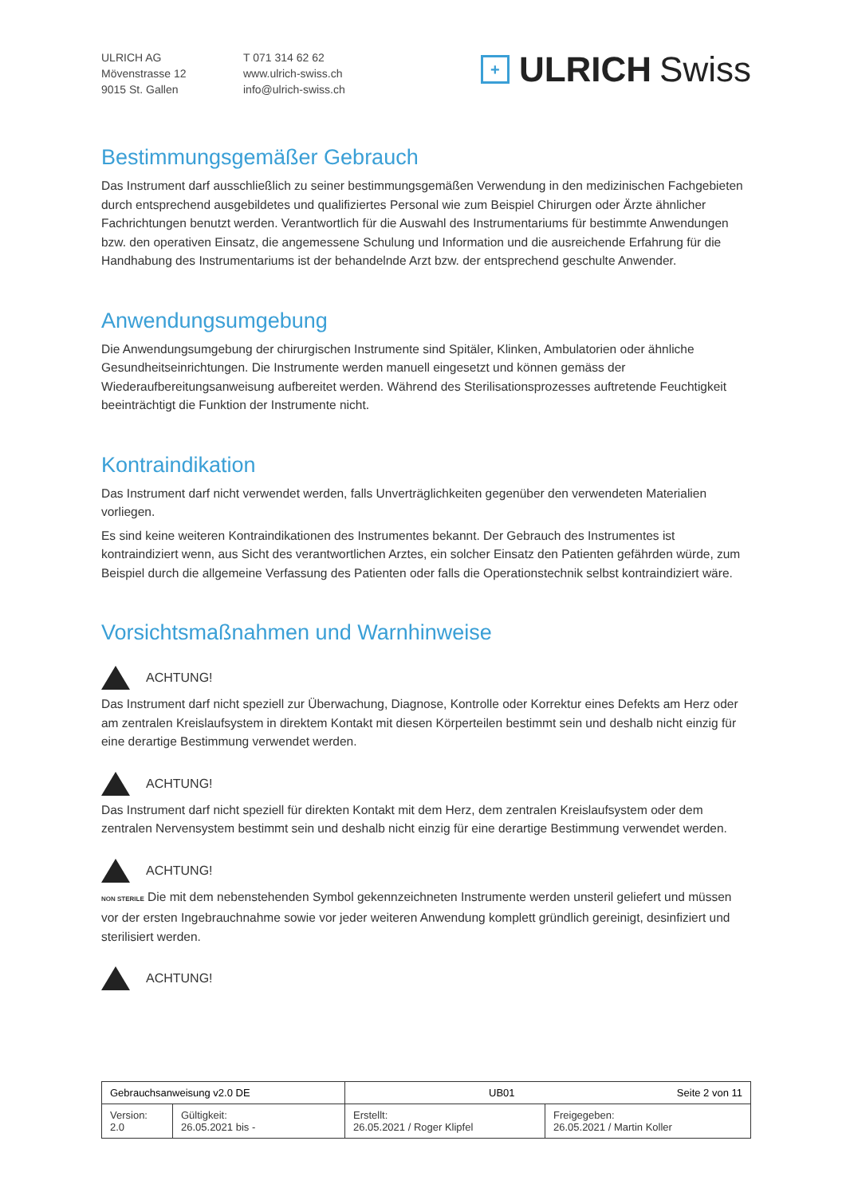ULRICH AG
Mövenstrasse 12
9015 St. Gallen
T 071 314 62 62
www.ulrich-swiss.ch
info@ulrich-swiss.ch
+ ULRICH Swiss
Bestimmungsgemäßer Gebrauch
Das Instrument darf ausschließlich zu seiner bestimmungsgemäßen Verwendung in den medizinischen Fachgebieten durch entsprechend ausgebildetes und qualifiziertes Personal wie zum Beispiel Chirurgen oder Ärzte ähnlicher Fachrichtungen benutzt werden. Verantwortlich für die Auswahl des Instrumentariums für bestimmte Anwendungen bzw. den operativen Einsatz, die angemessene Schulung und Information und die ausreichende Erfahrung für die Handhabung des Instrumentariums ist der behandelnde Arzt bzw. der entsprechend geschulte Anwender.
Anwendungsumgebung
Die Anwendungsumgebung der chirurgischen Instrumente sind Spitäler, Klinken, Ambulatorien oder ähnliche Gesundheitseinrichtungen. Die Instrumente werden manuell eingesetzt und können gemäss der Wiederaufbereitungsanweisung aufbereitet werden. Während des Sterilisationsprozesses auftretende Feuchtigkeit beeinträchtigt die Funktion der Instrumente nicht.
Kontraindikation
Das Instrument darf nicht verwendet werden, falls Unverträglichkeiten gegenüber den verwendeten Materialien vorliegen.
Es sind keine weiteren Kontraindikationen des Instrumentes bekannt. Der Gebrauch des Instrumentes ist kontraindiziert wenn, aus Sicht des verantwortlichen Arztes, ein solcher Einsatz den Patienten gefährden würde, zum Beispiel durch die allgemeine Verfassung des Patienten oder falls die Operationstechnik selbst kontraindiziert wäre.
Vorsichtsmaßnahmen und Warnhinweise
ACHTUNG!
Das Instrument darf nicht speziell zur Überwachung, Diagnose, Kontrolle oder Korrektur eines Defekts am Herz oder am zentralen Kreislaufsystem in direktem Kontakt mit diesen Körperteilen bestimmt sein und deshalb nicht einzig für eine derartige Bestimmung verwendet werden.
ACHTUNG!
Das Instrument darf nicht speziell für direkten Kontakt mit dem Herz, dem zentralen Kreislaufsystem oder dem zentralen Nervensystem bestimmt sein und deshalb nicht einzig für eine derartige Bestimmung verwendet werden.
ACHTUNG!
NON STERILE Die mit dem nebenstehenden Symbol gekennzeichneten Instrumente werden unsteril geliefert und müssen vor der ersten Ingebrauchnahme sowie vor jeder weiteren Anwendung komplett gründlich gereinigt, desinfiziert und sterilisiert werden.
ACHTUNG!
| Gebrauchsanweisung v2.0 DE | | UB01 Seite 2 von 11 | |
| Version: 2.0 | Gültigkeit: 26.05.2021 bis - | Erstellt: 26.05.2021 / Roger Klipfel | Freigegeben: 26.05.2021 / Martin Koller |